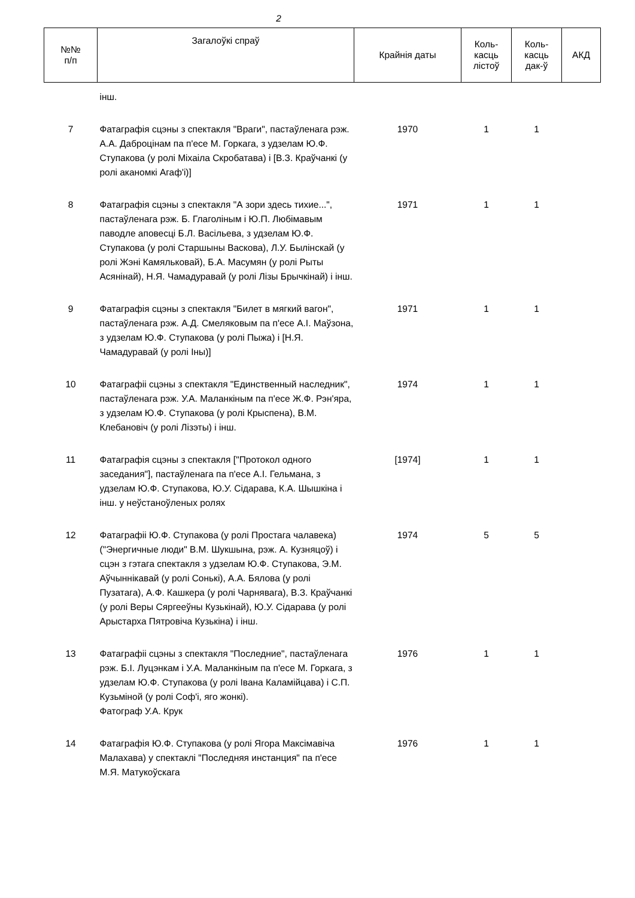2
| №№ п/п | Загалоўкі спраў | Крайнія даты | Коль- касць лістоў | Коль- касць дак-ў | АКД |
| --- | --- | --- | --- | --- | --- |
| | інш. | | | | |
| 7 | Фатаграфія сцэны з спектакля "Враги", пастаўленага рэж. А.А. Даброцінам па п'есе М. Горкага, з удзелам Ю.Ф. Ступакова (у ролі Міхаіла Скробатава) і [В.З. Краўчанкі (у ролі аканомкі Агаф'і)] | 1970 | 1 | 1 | |
| 8 | Фатаграфія сцэны з спектакля "А зори здесь тихие...", пастаўленага рэж. Б. Глаголіным і Ю.П. Любімавым паводле аповесці Б.Л. Васільева, з удзелам Ю.Ф. Ступакова (у ролі Старшыны Васкова), Л.У. Былінскай (у ролі Жэні Камяльковай), Б.А. Масумян (у ролі Рыты Асянінай), Н.Я. Чамадуравай (у ролі Лізы Брычкінай) і інш. | 1971 | 1 | 1 | |
| 9 | Фатаграфія сцэны з спектакля "Билет в мягкий вагон", пастаўленага рэж. А.Д. Смеляковым па п'есе А.І. Маўзона, з удзелам Ю.Ф. Ступакова (у ролі Пыжа) і [Н.Я. Чамадуравай (у ролі Іны)] | 1971 | 1 | 1 | |
| 10 | Фатаграфіі сцэны з спектакля "Единственный наследник", пастаўленага рэж. У.А. Маланкіным па п'есе Ж.Ф. Рэн'яра, з удзелам Ю.Ф. Ступакова (у ролі Крыспена), В.М. Клебановіч (у ролі Лізэты) і інш. | 1974 | 1 | 1 | |
| 11 | Фатаграфія сцэны з спектакля ["Протокол одного заседания"], пастаўленага па п'есе А.І. Гельмана, з удзелам Ю.Ф. Ступакова, Ю.У. Сідарава, К.А. Шышкіна і інш. у неўстаноўленых ролях | [1974] | 1 | 1 | |
| 12 | Фатаграфіі Ю.Ф. Ступакова (у ролі Простага чалавека) ("Энергичные люди" В.М. Шукшына, рэж. А. Кузняцоў) і сцэн з гэтага спектакля з удзелам Ю.Ф. Ступакова, Э.М. Аўчыннікавай (у ролі Сонькі), А.А. Бялова (у ролі Пузатага), А.Ф. Кашкера (у ролі Чарнявага), В.З. Краўчанкі (у ролі Веры Сяргееўны Кузькінай), Ю.У. Сідарава (у ролі Арыстарха Пятровіча Кузькіна) і інш. | 1974 | 5 | 5 | |
| 13 | Фатаграфіі сцэны з спектакля "Последние", пастаўленага рэж. Б.І. Луцэнкам і У.А. Маланкіным па п'есе М. Горкага, з удзелам Ю.Ф. Ступакова (у ролі Івана Каламійцава) і С.П. Кузьміной (у ролі Соф'і, яго жонкі). Фатограф У.А. Крук | 1976 | 1 | 1 | |
| 14 | Фатаграфія Ю.Ф. Ступакова (у ролі Ягора Максімавіча Малахава) у спектаклі "Последняя инстанция" па п'есе М.Я. Матукоўскага | 1976 | 1 | 1 | |